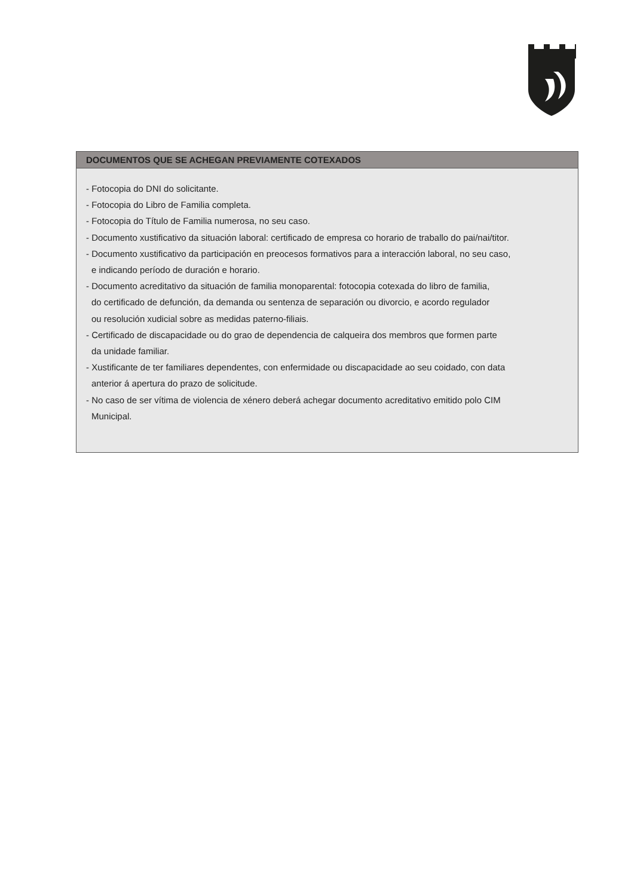DOCUMENTOS QUE SE ACHEGAN PREVIAMENTE COTEXADOS
- Fotocopia do DNI do solicitante.
- Fotocopia do Libro de Familia completa.
- Fotocopia do Título de Familia numerosa, no seu caso.
- Documento xustificativo da situación laboral: certificado de empresa co horario de traballo do pai/nai/titor.
- Documento xustificativo da participación en preocesos formativos para a interacción laboral, no seu caso,
e indicando período de duración e horario.
- Documento acreditativo da situación de familia monoparental: fotocopia cotexada do libro de familia,
do certificado de defunción, da demanda ou sentenza de separación ou divorcio, e acordo regulador
ou resolución xudicial sobre as medidas paterno-filiais.
- Certificado de discapacidade ou do grao de dependencia de calqueira dos membros que formen parte
da unidade familiar.
- Xustificante de ter familiares dependentes, con enfermidade ou discapacidade ao seu coidado, con data
anterior á apertura do prazo de solicitude.
- No caso de ser vítima de violencia de xénero deberá achegar documento acreditativo emitido polo CIM
Municipal.